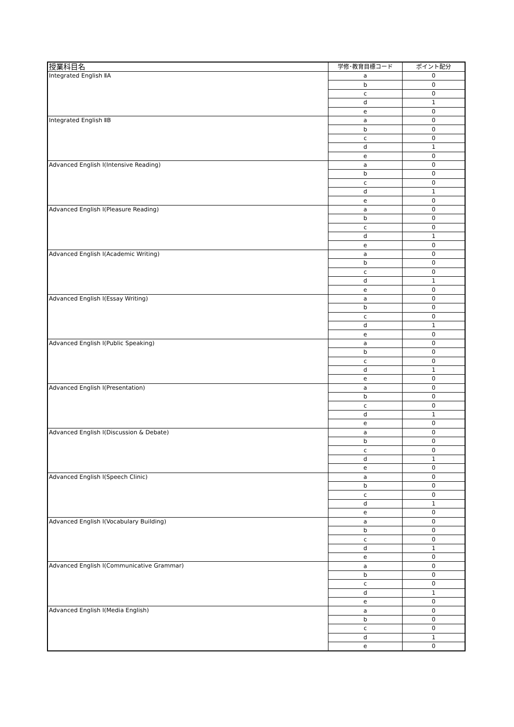| 授業科目名 | 学修･教育目標コード | ポイント配分 |
| --- | --- | --- |
| Integrated English ⅡA | a | 0 |
| | b | 0 |
| | c | 0 |
| | d | 1 |
| | e | 0 |
| Integrated English ⅡB | a | 0 |
| | b | 0 |
| | c | 0 |
| | d | 1 |
| | e | 0 |
| Advanced English Ⅰ(Intensive Reading) | a | 0 |
| | b | 0 |
| | c | 0 |
| | d | 1 |
| | e | 0 |
| Advanced English Ⅰ(Pleasure Reading) | a | 0 |
| | b | 0 |
| | c | 0 |
| | d | 1 |
| | e | 0 |
| Advanced English Ⅰ(Academic Writing) | a | 0 |
| | b | 0 |
| | c | 0 |
| | d | 1 |
| | e | 0 |
| Advanced English Ⅰ(Essay Writing) | a | 0 |
| | b | 0 |
| | c | 0 |
| | d | 1 |
| | e | 0 |
| Advanced English Ⅰ(Public Speaking) | a | 0 |
| | b | 0 |
| | c | 0 |
| | d | 1 |
| | e | 0 |
| Advanced English Ⅰ(Presentation) | a | 0 |
| | b | 0 |
| | c | 0 |
| | d | 1 |
| | e | 0 |
| Advanced English Ⅰ(Discussion & Debate) | a | 0 |
| | b | 0 |
| | c | 0 |
| | d | 1 |
| | e | 0 |
| Advanced English Ⅰ(Speech Clinic) | a | 0 |
| | b | 0 |
| | c | 0 |
| | d | 1 |
| | e | 0 |
| Advanced English Ⅰ(Vocabulary Building) | a | 0 |
| | b | 0 |
| | c | 0 |
| | d | 1 |
| | e | 0 |
| Advanced English Ⅰ(Communicative Grammar) | a | 0 |
| | b | 0 |
| | c | 0 |
| | d | 1 |
| | e | 0 |
| Advanced English Ⅰ(Media English) | a | 0 |
| | b | 0 |
| | c | 0 |
| | d | 1 |
| | e | 0 |